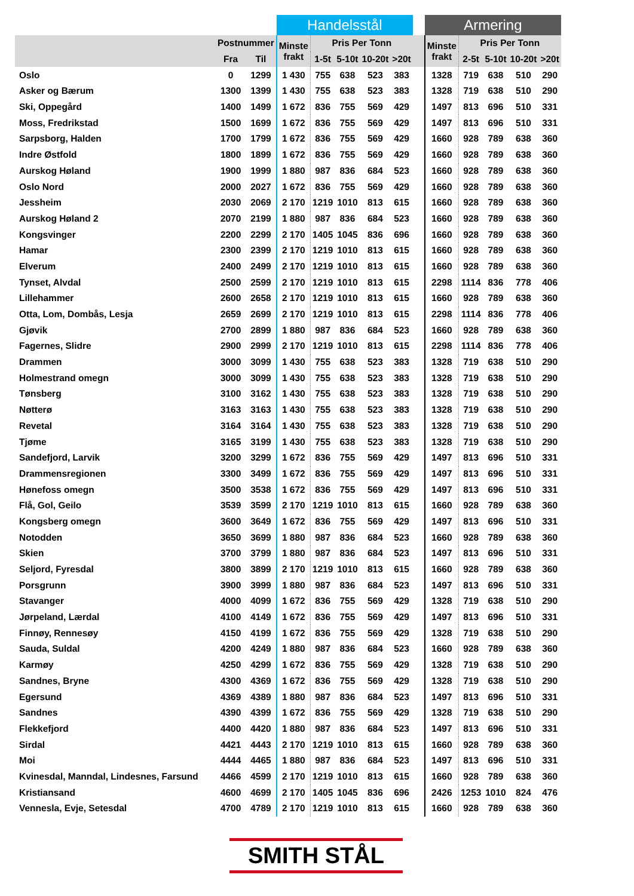| | | | Handelsstål | | | | | | Armering | | | | |
| --- | --- | --- | --- | --- | --- | --- | --- | --- | --- | --- | --- | --- | --- |
| | Postnummer | | Minste frakt | Pris Per Tonn | | | | | Minste frakt | Pris Per Tonn | | | |
| | Fra | Til | | 1-5t | 5-10t | 10-20t | >20t | | | 2-5t | 5-10t | 10-20t | >20t |
| Oslo | 0 | 1299 | 1 430 | 755 | 638 | 523 | 383 | | 1328 | 719 | 638 | 510 | 290 |
| Asker og Bærum | 1300 | 1399 | 1 430 | 755 | 638 | 523 | 383 | | 1328 | 719 | 638 | 510 | 290 |
| Ski, Oppegård | 1400 | 1499 | 1 672 | 836 | 755 | 569 | 429 | | 1497 | 813 | 696 | 510 | 331 |
| Moss, Fredrikstad | 1500 | 1699 | 1 672 | 836 | 755 | 569 | 429 | | 1497 | 813 | 696 | 510 | 331 |
| Sarpsborg, Halden | 1700 | 1799 | 1 672 | 836 | 755 | 569 | 429 | | 1660 | 928 | 789 | 638 | 360 |
| Indre Østfold | 1800 | 1899 | 1 672 | 836 | 755 | 569 | 429 | | 1660 | 928 | 789 | 638 | 360 |
| Aurskog Høland | 1900 | 1999 | 1 880 | 987 | 836 | 684 | 523 | | 1660 | 928 | 789 | 638 | 360 |
| Oslo Nord | 2000 | 2027 | 1 672 | 836 | 755 | 569 | 429 | | 1660 | 928 | 789 | 638 | 360 |
| Jessheim | 2030 | 2069 | 2 170 | 1219 | 1010 | 813 | 615 | | 1660 | 928 | 789 | 638 | 360 |
| Aurskog Høland 2 | 2070 | 2199 | 1 880 | 987 | 836 | 684 | 523 | | 1660 | 928 | 789 | 638 | 360 |
| Kongsvinger | 2200 | 2299 | 2 170 | 1405 | 1045 | 836 | 696 | | 1660 | 928 | 789 | 638 | 360 |
| Hamar | 2300 | 2399 | 2 170 | 1219 | 1010 | 813 | 615 | | 1660 | 928 | 789 | 638 | 360 |
| Elverum | 2400 | 2499 | 2 170 | 1219 | 1010 | 813 | 615 | | 1660 | 928 | 789 | 638 | 360 |
| Tynset, Alvdal | 2500 | 2599 | 2 170 | 1219 | 1010 | 813 | 615 | | 2298 | 1114 | 836 | 778 | 406 |
| Lillehammer | 2600 | 2658 | 2 170 | 1219 | 1010 | 813 | 615 | | 1660 | 928 | 789 | 638 | 360 |
| Otta, Lom, Dombås, Lesja | 2659 | 2699 | 2 170 | 1219 | 1010 | 813 | 615 | | 2298 | 1114 | 836 | 778 | 406 |
| Gjøvik | 2700 | 2899 | 1 880 | 987 | 836 | 684 | 523 | | 1660 | 928 | 789 | 638 | 360 |
| Fagernes, Slidre | 2900 | 2999 | 2 170 | 1219 | 1010 | 813 | 615 | | 2298 | 1114 | 836 | 778 | 406 |
| Drammen | 3000 | 3099 | 1 430 | 755 | 638 | 523 | 383 | | 1328 | 719 | 638 | 510 | 290 |
| Holmestrand omegn | 3000 | 3099 | 1 430 | 755 | 638 | 523 | 383 | | 1328 | 719 | 638 | 510 | 290 |
| Tønsberg | 3100 | 3162 | 1 430 | 755 | 638 | 523 | 383 | | 1328 | 719 | 638 | 510 | 290 |
| Nøtterø | 3163 | 3163 | 1 430 | 755 | 638 | 523 | 383 | | 1328 | 719 | 638 | 510 | 290 |
| Revetal | 3164 | 3164 | 1 430 | 755 | 638 | 523 | 383 | | 1328 | 719 | 638 | 510 | 290 |
| Tjøme | 3165 | 3199 | 1 430 | 755 | 638 | 523 | 383 | | 1328 | 719 | 638 | 510 | 290 |
| Sandefjord, Larvik | 3200 | 3299 | 1 672 | 836 | 755 | 569 | 429 | | 1497 | 813 | 696 | 510 | 331 |
| Drammensregionen | 3300 | 3499 | 1 672 | 836 | 755 | 569 | 429 | | 1497 | 813 | 696 | 510 | 331 |
| Hønefoss omegn | 3500 | 3538 | 1 672 | 836 | 755 | 569 | 429 | | 1497 | 813 | 696 | 510 | 331 |
| Flå, Gol, Geilo | 3539 | 3599 | 2 170 | 1219 | 1010 | 813 | 615 | | 1660 | 928 | 789 | 638 | 360 |
| Kongsberg omegn | 3600 | 3649 | 1 672 | 836 | 755 | 569 | 429 | | 1497 | 813 | 696 | 510 | 331 |
| Notodden | 3650 | 3699 | 1 880 | 987 | 836 | 684 | 523 | | 1660 | 928 | 789 | 638 | 360 |
| Skien | 3700 | 3799 | 1 880 | 987 | 836 | 684 | 523 | | 1497 | 813 | 696 | 510 | 331 |
| Seljord, Fyresdal | 3800 | 3899 | 2 170 | 1219 | 1010 | 813 | 615 | | 1660 | 928 | 789 | 638 | 360 |
| Porsgrunn | 3900 | 3999 | 1 880 | 987 | 836 | 684 | 523 | | 1497 | 813 | 696 | 510 | 331 |
| Stavanger | 4000 | 4099 | 1 672 | 836 | 755 | 569 | 429 | | 1328 | 719 | 638 | 510 | 290 |
| Jørpeland, Lærdal | 4100 | 4149 | 1 672 | 836 | 755 | 569 | 429 | | 1497 | 813 | 696 | 510 | 331 |
| Finnøy, Rennesøy | 4150 | 4199 | 1 672 | 836 | 755 | 569 | 429 | | 1328 | 719 | 638 | 510 | 290 |
| Sauda, Suldal | 4200 | 4249 | 1 880 | 987 | 836 | 684 | 523 | | 1660 | 928 | 789 | 638 | 360 |
| Karmøy | 4250 | 4299 | 1 672 | 836 | 755 | 569 | 429 | | 1328 | 719 | 638 | 510 | 290 |
| Sandnes, Bryne | 4300 | 4369 | 1 672 | 836 | 755 | 569 | 429 | | 1328 | 719 | 638 | 510 | 290 |
| Egersund | 4369 | 4389 | 1 880 | 987 | 836 | 684 | 523 | | 1497 | 813 | 696 | 510 | 331 |
| Sandnes | 4390 | 4399 | 1 672 | 836 | 755 | 569 | 429 | | 1328 | 719 | 638 | 510 | 290 |
| Flekkefjord | 4400 | 4420 | 1 880 | 987 | 836 | 684 | 523 | | 1497 | 813 | 696 | 510 | 331 |
| Sirdal | 4421 | 4443 | 2 170 | 1219 | 1010 | 813 | 615 | | 1660 | 928 | 789 | 638 | 360 |
| Moi | 4444 | 4465 | 1 880 | 987 | 836 | 684 | 523 | | 1497 | 813 | 696 | 510 | 331 |
| Kvinesdal, Manndal, Lindesnes, Farsund | 4466 | 4599 | 2 170 | 1219 | 1010 | 813 | 615 | | 1660 | 928 | 789 | 638 | 360 |
| Kristiansand | 4600 | 4699 | 2 170 | 1405 | 1045 | 836 | 696 | | 2426 | 1253 | 1010 | 824 | 476 |
| Vennesla, Evje, Setesdal | 4700 | 4789 | 2 170 | 1219 | 1010 | 813 | 615 | | 1660 | 928 | 789 | 638 | 360 |
SMITH STÅL